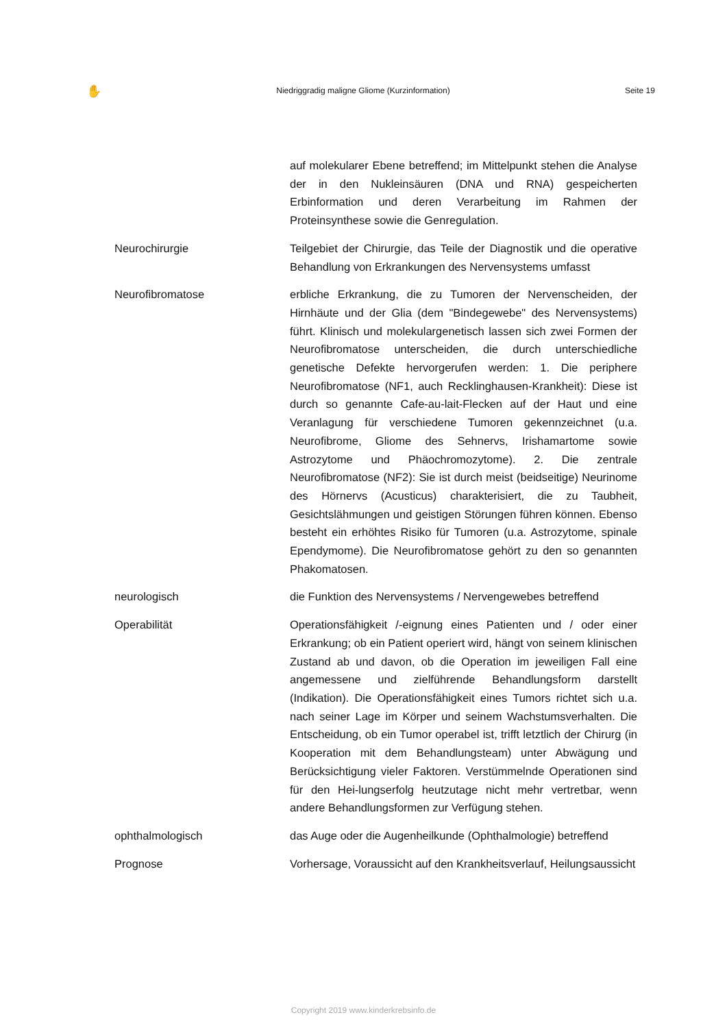✋ Niedriggradig maligne Gliome (Kurzinformation) Seite 19
auf molekularer Ebene betreffend; im Mittelpunkt stehen die Analyse der in den Nukleinsäuren (DNA und RNA) gespeicherten Erbinformation und deren Verarbeitung im Rahmen der Proteinsynthese sowie die Genregulation.
Neurochirurgie Teilgebiet der Chirurgie, das Teile der Diagnostik und die operative Behandlung von Erkrankungen des Nervensystems umfasst
Neurofibromatose erbliche Erkrankung, die zu Tumoren der Nervenscheiden, der Hirnhäute und der Glia (dem "Bindegewebe" des Nervensystems) führt. Klinisch und molekulargenetisch lassen sich zwei Formen der Neurofibromatose unterscheiden, die durch unterschiedliche genetische Defekte hervorgerufen werden: 1. Die periphere Neurofibromatose (NF1, auch Recklinghausen-Krankheit): Diese ist durch so genannte Cafe-au-lait-Flecken auf der Haut und eine Veranlagung für verschiedene Tumoren gekennzeichnet (u.a. Neurofibrome, Gliome des Sehnervs, Irishamartome sowie Astrozytome und Phäochromozytome). 2. Die zentrale Neurofibromatose (NF2): Sie ist durch meist (beidseitige) Neurinome des Hörnervs (Acusticus) charakterisiert, die zu Taubheit, Gesichtslähmungen und geistigen Störungen führen können. Ebenso besteht ein erhöhtes Risiko für Tumoren (u.a. Astrozytome, spinale Ependymome). Die Neurofibromatose gehört zu den so genannten Phakomatosen.
neurologisch die Funktion des Nervensystems / Nervengewebes betreffend
Operabilität Operationsfähigkeit /-eignung eines Patienten und / oder einer Erkrankung; ob ein Patient operiert wird, hängt von seinem klinischen Zustand ab und davon, ob die Operation im jeweiligen Fall eine angemessene und zielführende Behandlungsform darstellt (Indikation). Die Operationsfähigkeit eines Tumors richtet sich u.a. nach seiner Lage im Körper und seinem Wachstumsverhalten. Die Entscheidung, ob ein Tumor operabel ist, trifft letztlich der Chirurg (in Kooperation mit dem Behandlungsteam) unter Abwägung und Berücksichtigung vieler Faktoren. Verstümmelnde Operationen sind für den Hei-lungserfolg heutzutage nicht mehr vertretbar, wenn andere Behandlungsformen zur Verfügung stehen.
ophthalmologisch das Auge oder die Augenheilkunde (Ophthalmologie) betreffend
Prognose Vorhersage, Voraussicht auf den Krankheitsverlauf, Heilungsaussicht
Copyright 2019 www.kinderkrebsinfo.de